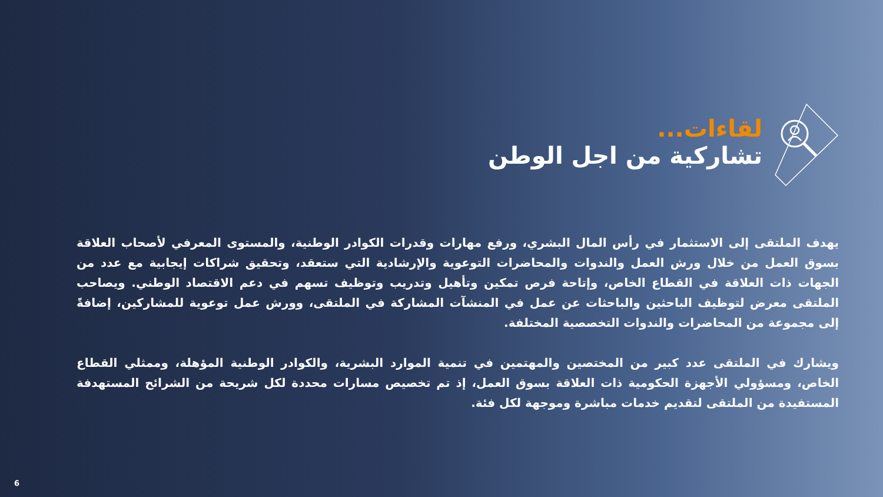لقاءات...
تشاركية من اجل الوطن
يهدف الملتقى إلى الاستثمار في رأس المال البشري، ورفع مهارات وقدرات الكوادر الوطنية، والمستوى المعرفي لأصحاب العلاقة بسوق العمل من خلال ورش العمل والندوات والمحاضرات التوعوية والإرشادية التي ستعقد، وتحقيق شراكات إيجابية مع عدد من الجهات ذات العلاقة في القطاع الخاص، وإتاحة فرص تمكين وتأهيل وتدريب وتوظيف تسهم في دعم الاقتصاد الوطني. ويصاحب الملتقى معرض لتوظيف الباحثين والباحثات عن عمل في المنشآت المشاركة في الملتقى، وورش عمل توعوية للمشاركين، إضافةً إلى مجموعة من المحاضرات والندوات التخصصية المختلفة.
ويشارك في الملتقى عدد كبير من المختصين والمهتمين في تنمية الموارد البشرية، والكوادر الوطنية المؤهلة، وممثلي القطاع الخاص، ومسؤولي الأجهزة الحكومية ذات العلاقة بسوق العمل، إذ تم تخصيص مسارات محددة لكل شريحة من الشرائح المستهدفة المستفيدة من الملتقى لتقديم خدمات مباشرة وموجهة لكل فئة.
6